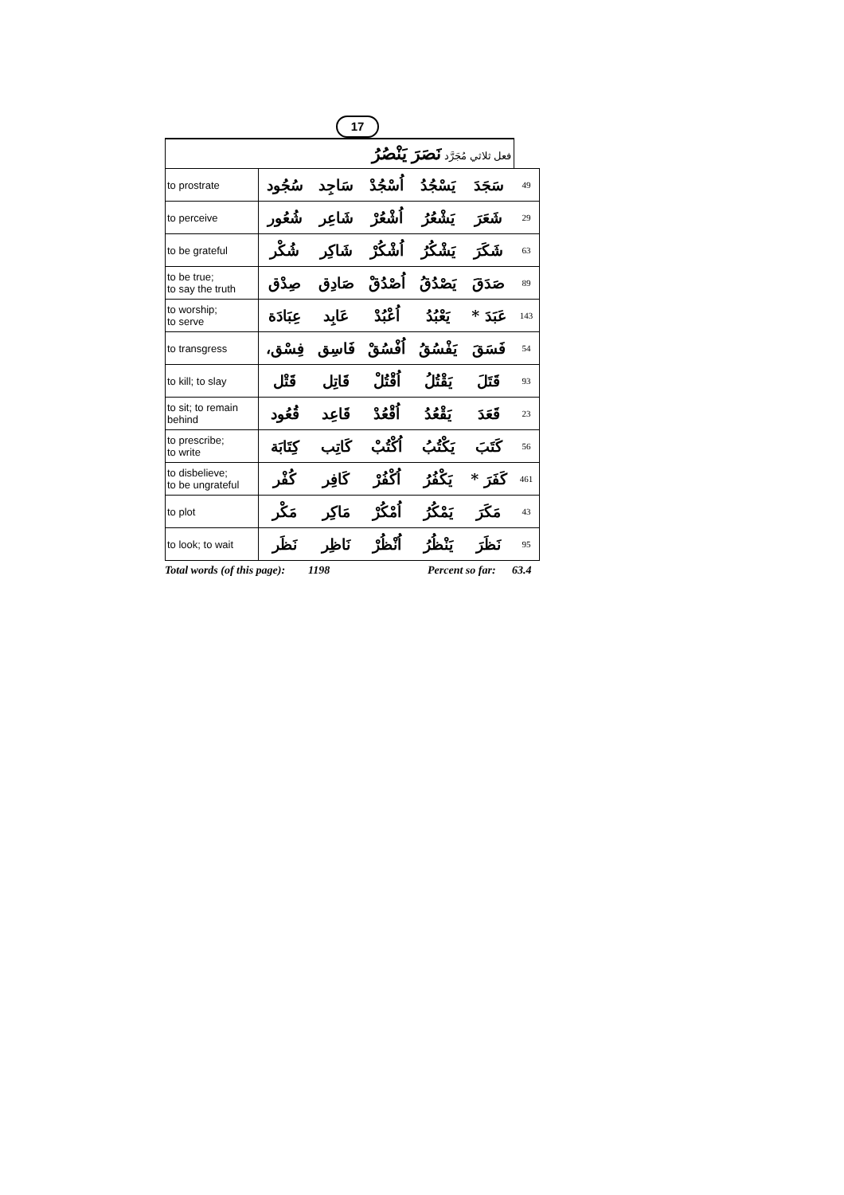17
| فعل ثلاثي مُجَرَّد نَصَرَ يَنْصُرُ | | | | | | |
| to prostrate | سُجُود | سَاجِد | اُسْجُدْ | يَسْجُدُ | سَجَدَ | 49 |
| to perceive | شُعُور | شَاعِر | اُشْعُرْ | يَشْعُرُ | شَعَرَ | 29 |
| to be grateful | شُكْر | شَاكِر | اُشْكُرْ | يَشْكُرُ | شَكَرَ | 63 |
| to be true; to say the truth | صِدْق | صَادِق | اُصْدُقْ | يَصْدُقُ | صَدَقَ | 89 |
| to worship; to serve | عِبَادَة | عَابِد | اُعْبُدْ | يَعْبُدُ | عَبَدَ * | 143 |
| to transgress | فِسْق، | فَاسِق | اُفْسُقْ | يَفْسُقُ | فَسَقَ | 54 |
| to kill; to slay | قَتْل | قَاتِل | اُقْتُلْ | يَقْتُلُ | قَتَلَ | 93 |
| to sit; to remain behind | قُعُود | قَاعِد | اُقْعُدْ | يَقْعُدُ | قَعَدَ | 23 |
| to prescribe; to write | كِتَابَة | كَاتِب | اُكْتُبْ | يَكْتُبُ | كَتَبَ | 56 |
| to disbelieve; to be ungrateful | كُفْر | كَافِر | اُكْفُرْ | يَكْفُرُ | كَفَرَ * | 461 |
| to plot | مَكْر | مَاكِر | اُمْكُرْ | يَمْكُرُ | مَكَرَ | 43 |
| to look; to wait | نَظَر | نَاظِر | اُنْظُرْ | يَنْظُرُ | نَظَرَ | 95 |
Total words (of this page): 1198 Percent so far: 63.4